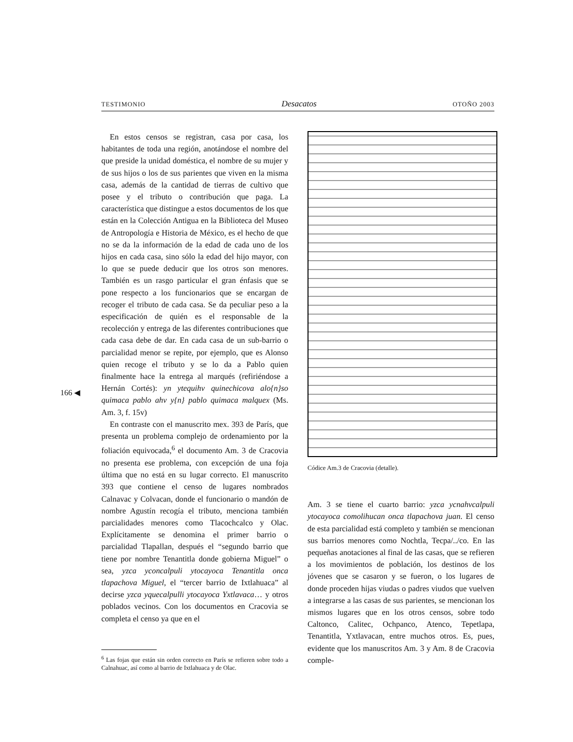TESTIMONIO Desacatos OTOÑO 2003
166 ◀
En estos censos se registran, casa por casa, los habitantes de toda una región, anotándose el nombre del que preside la unidad doméstica, el nombre de su mujer y de sus hijos o los de sus parientes que viven en la misma casa, además de la cantidad de tierras de cultivo que posee y el tributo o contribución que paga. La característica que distingue a estos documentos de los que están en la Colección Antigua en la Biblioteca del Museo de Antropología e Historia de México, es el hecho de que no se da la información de la edad de cada uno de los hijos en cada casa, sino sólo la edad del hijo mayor, con lo que se puede deducir que los otros son menores. También es un rasgo particular el gran énfasis que se pone respecto a los funcionarios que se encargan de recoger el tributo de cada casa. Se da peculiar peso a la especificación de quién es el responsable de la recolección y entrega de las diferentes contribuciones que cada casa debe de dar. En cada casa de un sub-barrio o parcialidad menor se repite, por ejemplo, que es Alonso quien recoge el tributo y se lo da a Pablo quien finalmente hace la entrega al marqués (refiriéndose a Hernán Cortés): yn ytequihv quinechicova alo{n}so quimaca pablo ahv y{n} pablo quimaca malquex (Ms. Am. 3, f. 15v)
En contraste con el manuscrito mex. 393 de París, que presenta un problema complejo de ordenamiento por la foliación equivocada,<sup>6</sup> el documento Am. 3 de Cracovia no presenta ese problema, con excepción de una foja última que no está en su lugar correcto. El manuscrito 393 que contiene el censo de lugares nombrados Calnavac y Colvacan, donde el funcionario o mandón de nombre Agustín recogía el tributo, menciona también parcialidades menores como Tlacochcalco y Olac. Explícitamente se denomina el primer barrio o parcialidad Tlapallan, después el “segundo barrio que tiene por nombre Tenantitla donde gobierna Miguel” o sea, yzca yconcalpuli ytocayoca Tenantitla onca tlapachova Miguel, el “tercer barrio de Ixtlahuaca” al decirse yzca yquecalpulli ytocayoca Yxtlavaca… y otros poblados vecinos. Con los documentos en Cracovia se completa el censo ya que en el
<sup>6</sup> Las fojas que están sin orden correcto en París se refieren sobre todo a Calnahuac, así como al barrio de Ixtlahuaca y de Olac.
Códice Am.3 de Cracovia (detalle).
Am. 3 se tiene el cuarto barrio: yzca ycnahvcalpuli ytocayoca comolihucan onca tlapachova juan. El censo de esta parcialidad está completo y también se mencionan sus barrios menores como Nochtla, Tecpa/../co. En las pequeñas anotaciones al final de las casas, que se refieren a los movimientos de población, los destinos de los jóvenes que se casaron y se fueron, o los lugares de donde proceden hijas viudas o padres viudos que vuelven a integrarse a las casas de sus parientes, se mencionan los mismos lugares que en los otros censos, sobre todo Caltonco, Calitec, Ochpanco, Atenco, Tepetlapa, Tenantitla, Yxtlavacan, entre muchos otros. Es, pues, evidente que los manuscritos Am. 3 y Am. 8 de Cracovia comple-